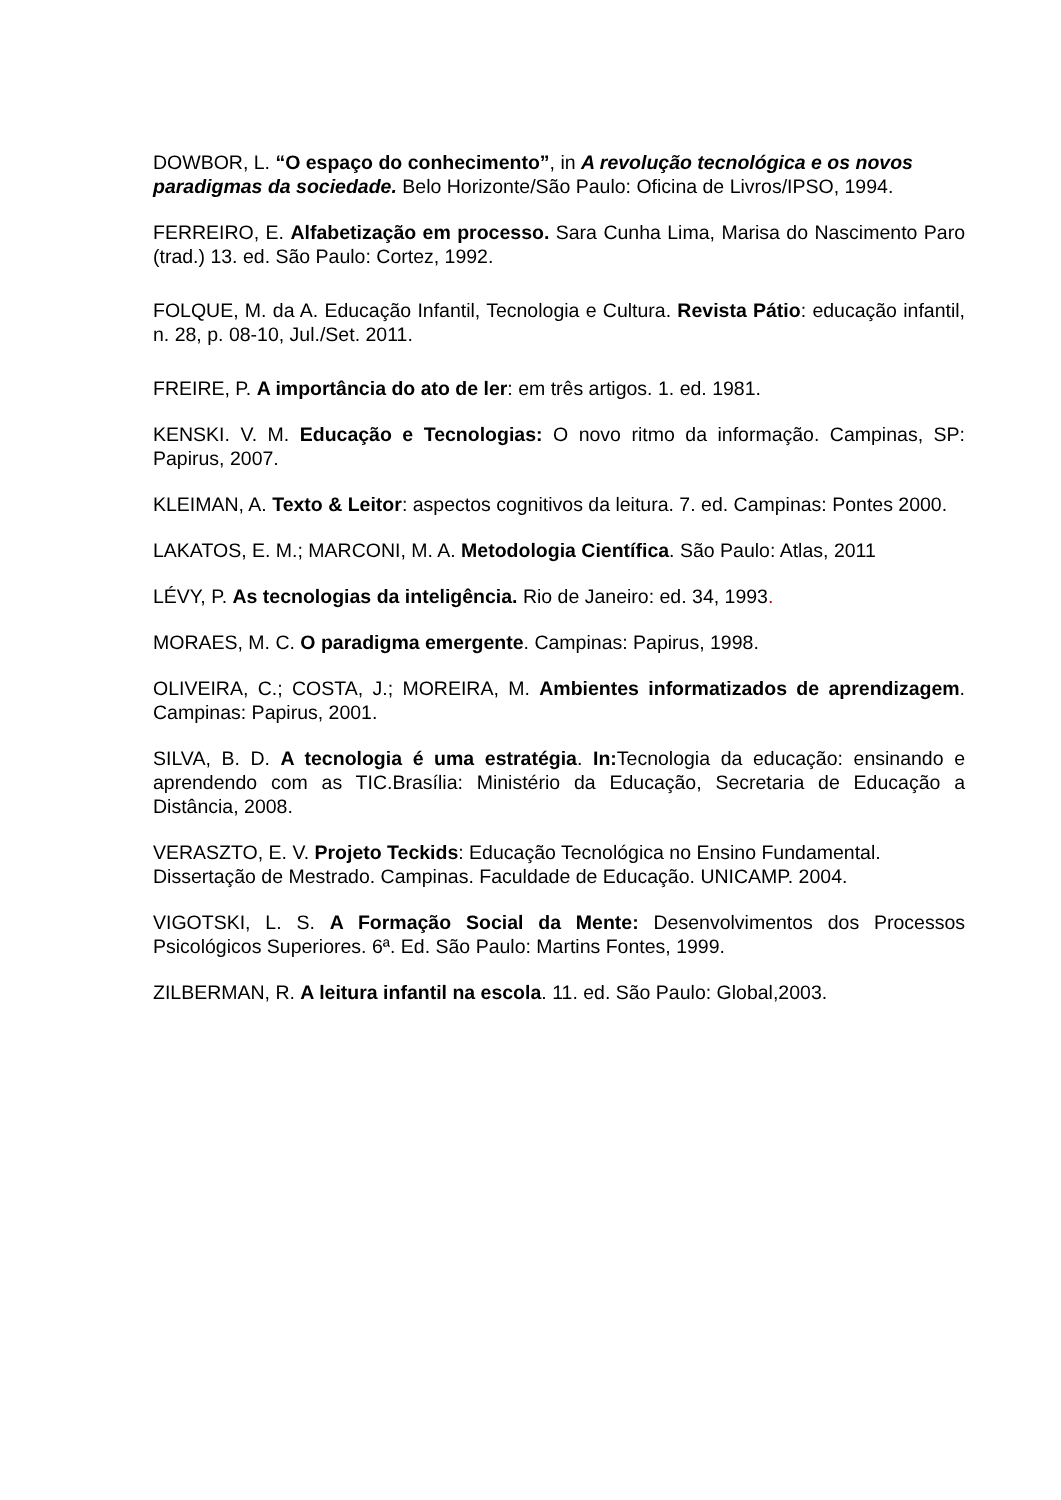DOWBOR, L. “O espaço do conhecimento”, in A revolução tecnológica e os novos paradigmas da sociedade. Belo Horizonte/São Paulo: Oficina de Livros/IPSO, 1994.
FERREIRO, E. Alfabetização em processo. Sara Cunha Lima, Marisa do Nascimento Paro (trad.) 13. ed. São Paulo: Cortez, 1992.
FOLQUE, M. da A. Educação Infantil, Tecnologia e Cultura. Revista Pátio: educação infantil, n. 28, p. 08-10, Jul./Set. 2011.
FREIRE, P. A importância do ato de ler: em três artigos. 1. ed. 1981.
KENSKI. V. M. Educação e Tecnologias: O novo ritmo da informação. Campinas, SP: Papirus, 2007.
KLEIMAN, A. Texto & Leitor: aspectos cognitivos da leitura. 7. ed. Campinas: Pontes 2000.
LAKATOS, E. M.; MARCONI, M. A. Metodologia Científica. São Paulo: Atlas, 2011
LÉVY, P. As tecnologias da inteligência. Rio de Janeiro: ed. 34, 1993.
MORAES, M. C. O paradigma emergente. Campinas: Papirus, 1998.
OLIVEIRA, C.; COSTA, J.; MOREIRA, M. Ambientes informatizados de aprendizagem. Campinas: Papirus, 2001.
SILVA, B. D. A tecnologia é uma estratégia. In: Tecnologia da educação: ensinando e aprendendo com as TIC.Brasília: Ministério da Educação, Secretaria de Educação a Distância, 2008.
VERASZTO, E. V. Projeto Teckids: Educação Tecnológica no Ensino Fundamental. Dissertação de Mestrado. Campinas. Faculdade de Educação. UNICAMP. 2004.
VIGOTSKI, L. S. A Formação Social da Mente: Desenvolvimentos dos Processos Psicológicos Superiores. 6ª. Ed. São Paulo: Martins Fontes, 1999.
ZILBERMAN, R. A leitura infantil na escola. 11. ed. São Paulo: Global,2003.